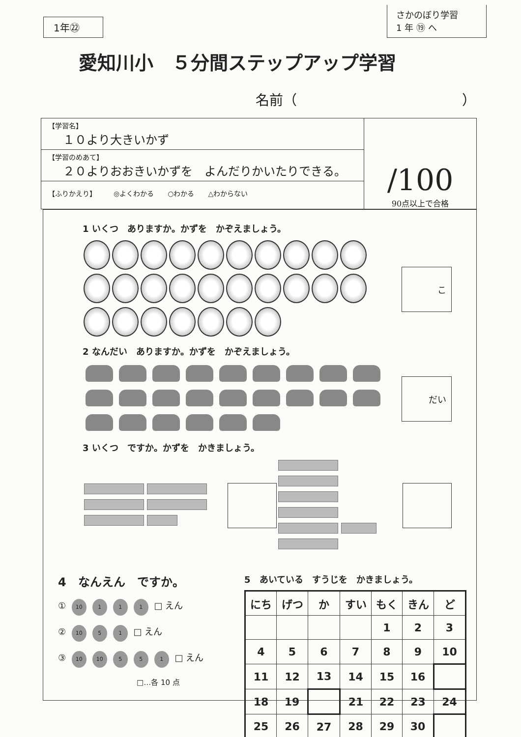1年㉒
さかのぼり学習
1 年 ⑲ へ
愛知川小　５分間ステップアップ学習
名前（　　　　　　　　　　　　）
【学習名】
１０より大きいかず
【学習のめあて】
２０よりおおきいかずを　よんだりかいたりできる。
【ふりかえり】　　　◎よくわかる　　○わかる　　△わからない
/100
90点以上で合格
1 いくつ　ありますか。かずを　かぞえましょう。
こ
2 なんだい　ありますか。かずを　かぞえましょう。
だい
3 いくつ　ですか。かずを　かきましょう。
4　なんえん　ですか。
① 10 1 1 1 □ えん
② 10 5 1 □ えん
③ 10 10 5 5 1 □ えん
□…各 10 点
5　あいている　すうじを　かきましょう。
| にち | げつ | か | すい | もく | きん | ど |
| --- | --- | --- | --- | --- | --- | --- |
| | | | | 1 | 2 | 3 |
| 4 | 5 | 6 | 7 | 8 | 9 | 10 |
| 11 | 12 | 13 | 14 | 15 | 16 | |
| 18 | 19 | | 21 | 22 | 23 | 24 |
| 25 | 26 | 27 | 28 | 29 | 30 | |